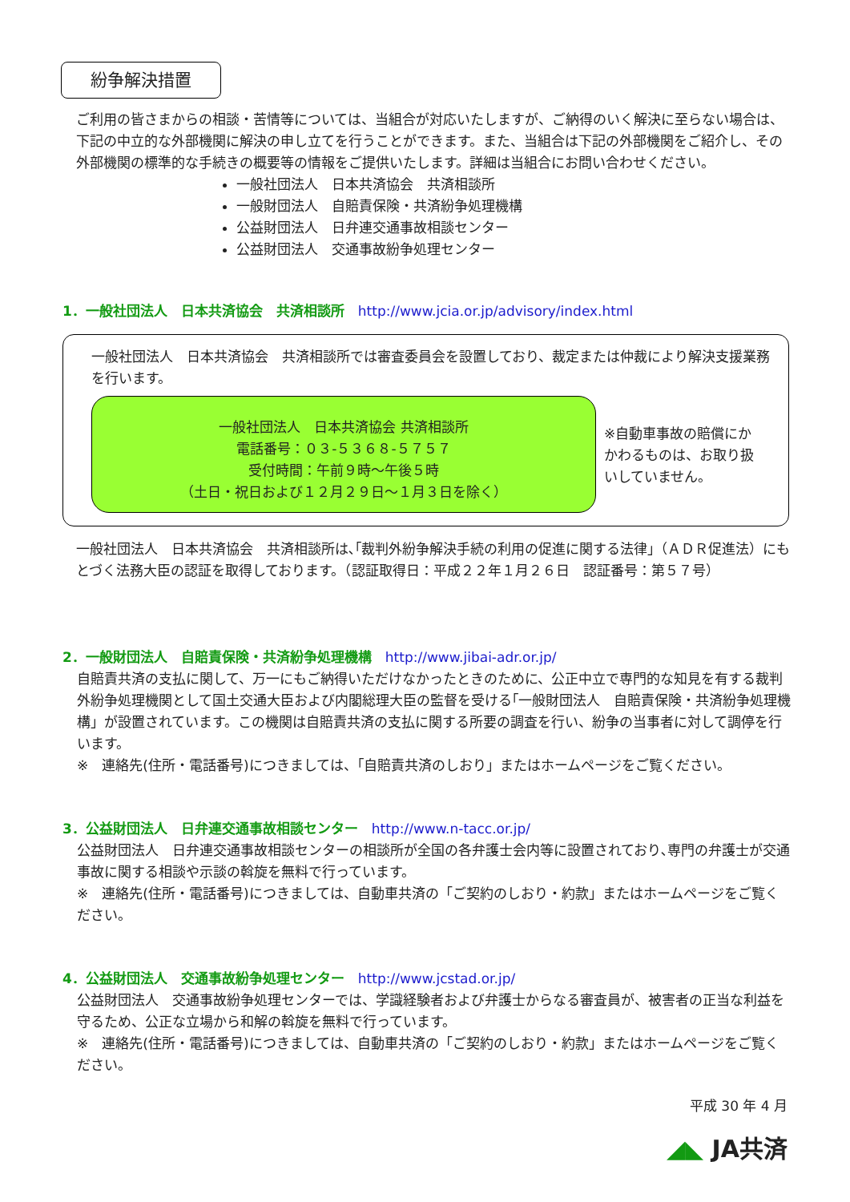紛争解決措置
ご利用の皆さまからの相談・苦情等については、当組合が対応いたしますが、ご納得のいく解決に至らない場合は、下記の中立的な外部機関に解決の申し立てを行うことができます。また、当組合は下記の外部機関をご紹介し、その外部機関の標準的な手続きの概要等の情報をご提供いたします。詳細は当組合にお問い合わせください。
一般社団法人　日本共済協会　共済相談所
一般財団法人　自賠責保険・共済紛争処理機構
公益財団法人　日弁連交通事故相談センター
公益財団法人　交通事故紛争処理センター
1．一般社団法人　日本共済協会　共済相談所　http://www.jcia.or.jp/advisory/index.html
一般社団法人　日本共済協会　共済相談所では審査委員会を設置しており、裁定または仲裁により解決支援業務を行います。
一般社団法人　日本共済協会 共済相談所
電話番号：０３-５３６８-５７５７
受付時間：午前９時～午後５時
（土日・祝日および１２月２９日～１月３日を除く）
※自動車事故の賠償にかかわるものは、お取り扱いしていません。
一般社団法人　日本共済協会　共済相談所は､｢裁判外紛争解決手続の利用の促進に関する法律｣（ＡＤＲ促進法）にもとづく法務大臣の認証を取得しております。（認証取得日：平成２２年１月２６日　認証番号：第５７号）
2．一般財団法人　自賠責保険・共済紛争処理機構　http://www.jibai-adr.or.jp/
自賠責共済の支払に関して、万一にもご納得いただけなかったときのために、公正中立で専門的な知見を有する裁判外紛争処理機関として国土交通大臣および内閣総理大臣の監督を受ける｢一般財団法人　自賠責保険・共済紛争処理機構」が設置されています。この機関は自賠責共済の支払に関する所要の調査を行い、紛争の当事者に対して調停を行います。
※　連絡先(住所・電話番号)につきましては、｢自賠責共済のしおり」またはホームページをご覧ください。
3．公益財団法人　日弁連交通事故相談センター　http://www.n-tacc.or.jp/
公益財団法人　日弁連交通事故相談センターの相談所が全国の各弁護士会内等に設置されており､専門の弁護士が交通事故に関する相談や示談の斡旋を無料で行っています。
※　連絡先(住所・電話番号)につきましては、自動車共済の「ご契約のしおり・約款」またはホームページをご覧ください。
4．公益財団法人　交通事故紛争処理センター　http://www.jcstad.or.jp/
公益財団法人　交通事故紛争処理センターでは、学識経験者および弁護士からなる審査員が、被害者の正当な利益を守るため、公正な立場から和解の斡旋を無料で行っています。
※　連絡先(住所・電話番号)につきましては、自動車共済の「ご契約のしおり・約款」またはホームページをご覧ください。
平成 30 年 4 月
◢◣ JA共済